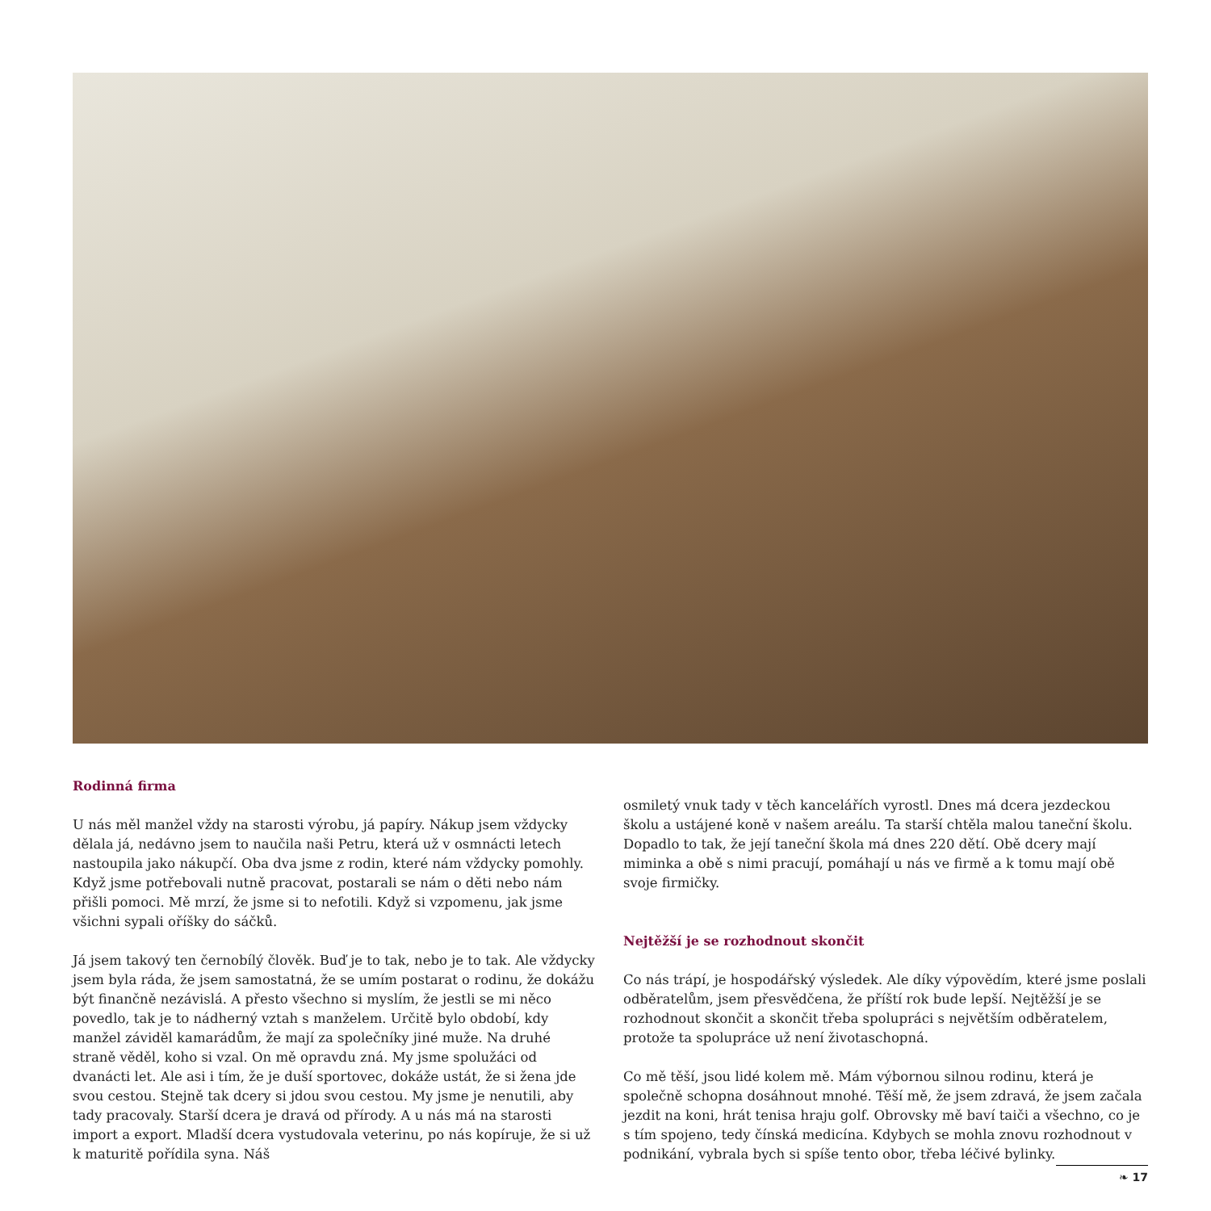Rodinná firma
U nás měl manžel vždy na starosti výrobu, já papíry. Nákup jsem vždycky dělala já, nedávno jsem to naučila naši Petru, která už v osmnácti letech nastoupila jako nákupčí. Oba dva jsme z rodin, které nám vždycky pomohly. Když jsme potřebovali nutně pracovat, postarali se nám o děti nebo nám přišli pomoci. Mě mrzí, že jsme si to nefotili. Když si vzpomenu, jak jsme všichni sypali oříšky do sáčků.
Já jsem takový ten černobílý člověk. Buď je to tak, nebo je to tak. Ale vždycky jsem byla ráda, že jsem samostatná, že se umím postarat o rodinu, že dokážu být finančně nezávislá. A přesto všechno si myslím, že jestli se mi něco povedlo, tak je to nádherný vztah s manželem. Určitě bylo období, kdy manžel záviděl kamarádům, že mají za společníky jiné muže. Na druhé straně věděl, koho si vzal. On mě opravdu zná. My jsme spolužáci od dvanácti let. Ale asi i tím, že je duší sportovec, dokáže ustát, že si žena jde svou cestou. Stejně tak dcery si jdou svou cestou. My jsme je nenutili, aby tady pracovaly. Starší dcera je dravá od přírody. A u nás má na starosti import a export. Mladší dcera vystudovala veterinu, po nás kopíruje, že si už k maturitě pořídila syna. Náš
osmiletý vnuk tady v těch kancelářích vyrostl. Dnes má dcera jezdeckou školu a ustájené koně v našem areálu. Ta starší chtěla malou taneční školu. Dopadlo to tak, že její taneční škola má dnes 220 dětí. Obě dcery mají miminka a obě s nimi pracují, pomáhají u nás ve firmě a k tomu mají obě svoje firmičky.
Nejtěžší je se rozhodnout skončit
Co nás trápí, je hospodářský výsledek. Ale díky výpovědím, které jsme poslali odběratelům, jsem přesvědčena, že příští rok bude lepší. Nejtěžší je se rozhodnout skončit a skončit třeba spolupráci s největším odběratelem, protože ta spolupráce už není životaschopná.
Co mě těší, jsou lidé kolem mě. Mám výbornou silnou rodinu, která je společně schopna dosáhnout mnohé. Těší mě, že jsem zdravá, že jsem začala jezdit na koni, hrát tenisa hraju golf. Obrovsky mě baví taiči a všechno, co je s tím spojeno, tedy čínská medicína. Kdybych se mohla znovu rozhodnout v podnikání, vybrala bych si spíše tento obor, třeba léčivé bylinky.
❧ 17